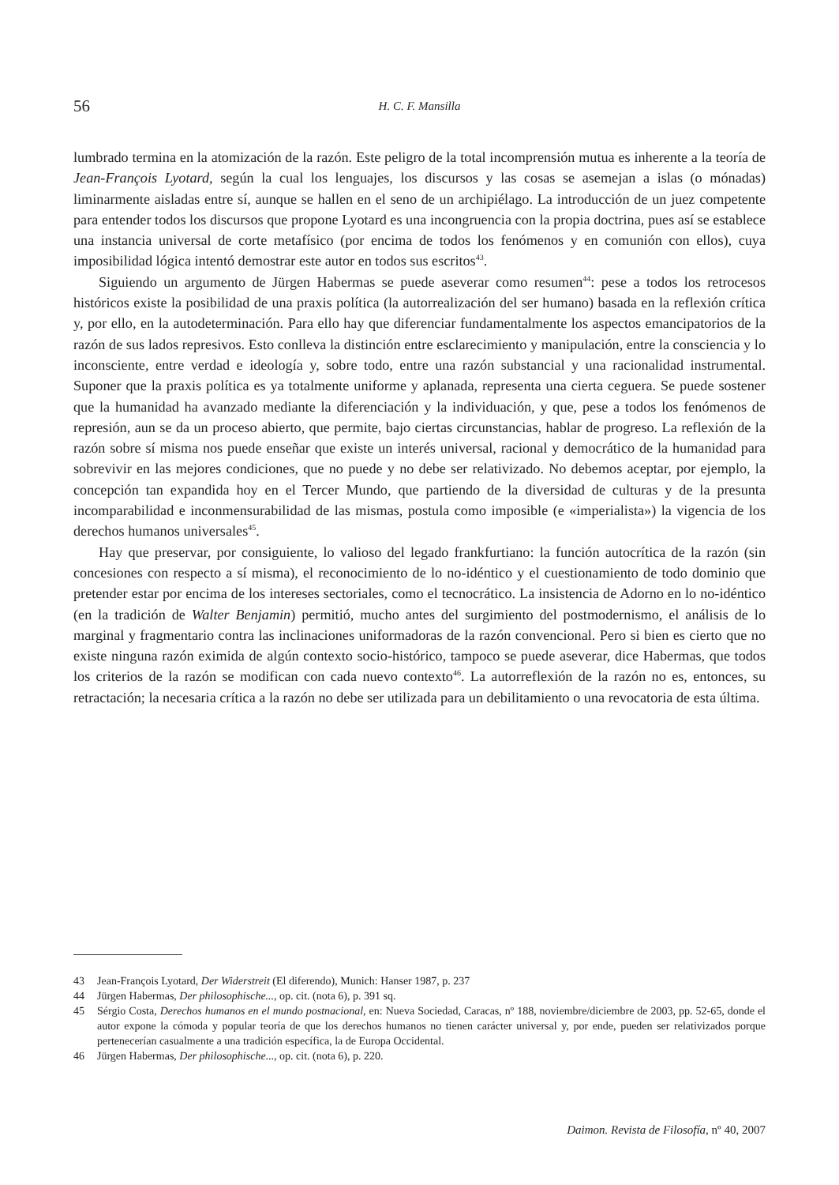56
H. C. F. Mansilla
lumbrado termina en la atomización de la razón. Este peligro de la total incomprensión mutua es inherente a la teoría de Jean-François Lyotard, según la cual los lenguajes, los discursos y las cosas se asemejan a islas (o mónadas) liminarmente aisladas entre sí, aunque se hallen en el seno de un archipiélago. La introducción de un juez competente para entender todos los discursos que propone Lyotard es una incongruencia con la propia doctrina, pues así se establece una instancia universal de corte metafísico (por encima de todos los fenómenos y en comunión con ellos), cuya imposibilidad lógica intentó demostrar este autor en todos sus escritos<sup>43</sup>.
Siguiendo un argumento de Jürgen Habermas se puede aseverar como resumen<sup>44</sup>: pese a todos los retrocesos históricos existe la posibilidad de una praxis política (la autorrealización del ser humano) basada en la reflexión crítica y, por ello, en la autodeterminación. Para ello hay que diferenciar fundamentalmente los aspectos emancipatorios de la razón de sus lados represivos. Esto conlleva la distinción entre esclarecimiento y manipulación, entre la consciencia y lo inconsciente, entre verdad e ideología y, sobre todo, entre una razón substancial y una racionalidad instrumental. Suponer que la praxis política es ya totalmente uniforme y aplanada, representa una cierta ceguera. Se puede sostener que la humanidad ha avanzado mediante la diferenciación y la individuación, y que, pese a todos los fenómenos de represión, aun se da un proceso abierto, que permite, bajo ciertas circunstancias, hablar de progreso. La reflexión de la razón sobre sí misma nos puede enseñar que existe un interés universal, racional y democrático de la humanidad para sobrevivir en las mejores condiciones, que no puede y no debe ser relativizado. No debemos aceptar, por ejemplo, la concepción tan expandida hoy en el Tercer Mundo, que partiendo de la diversidad de culturas y de la presunta incomparabilidad e inconmensurabilidad de las mismas, postula como imposible (e «imperialista») la vigencia de los derechos humanos universales<sup>45</sup>.
Hay que preservar, por consiguiente, lo valioso del legado frankfurtiano: la función autocrítica de la razón (sin concesiones con respecto a sí misma), el reconocimiento de lo no-idéntico y el cuestionamiento de todo dominio que pretender estar por encima de los intereses sectoriales, como el tecnocrático. La insistencia de Adorno en lo no-idéntico (en la tradición de Walter Benjamin) permitió, mucho antes del surgimiento del postmodernismo, el análisis de lo marginal y fragmentario contra las inclinaciones uniformadoras de la razón convencional. Pero si bien es cierto que no existe ninguna razón eximida de algún contexto socio-histórico, tampoco se puede aseverar, dice Habermas, que todos los criterios de la razón se modifican con cada nuevo contexto<sup>46</sup>. La autorreflexión de la razón no es, entonces, su retractación; la necesaria crítica a la razón no debe ser utilizada para un debilitamiento o una revocatoria de esta última.
43 Jean-François Lyotard, Der Widerstreit (El diferendo), Munich: Hanser 1987, p. 237
44 Jürgen Habermas, Der philosophische..., op. cit. (nota 6), p. 391 sq.
45 Sérgio Costa, Derechos humanos en el mundo postnacional, en: Nueva Sociedad, Caracas, nº 188, noviembre/diciembre de 2003, pp. 52-65, donde el autor expone la cómoda y popular teoría de que los derechos humanos no tienen carácter universal y, por ende, pueden ser relativizados porque pertenecerían casualmente a una tradición específica, la de Europa Occidental.
46 Jürgen Habermas, Der philosophische..., op. cit. (nota 6), p. 220.
Daimon. Revista de Filosofía, nº 40, 2007